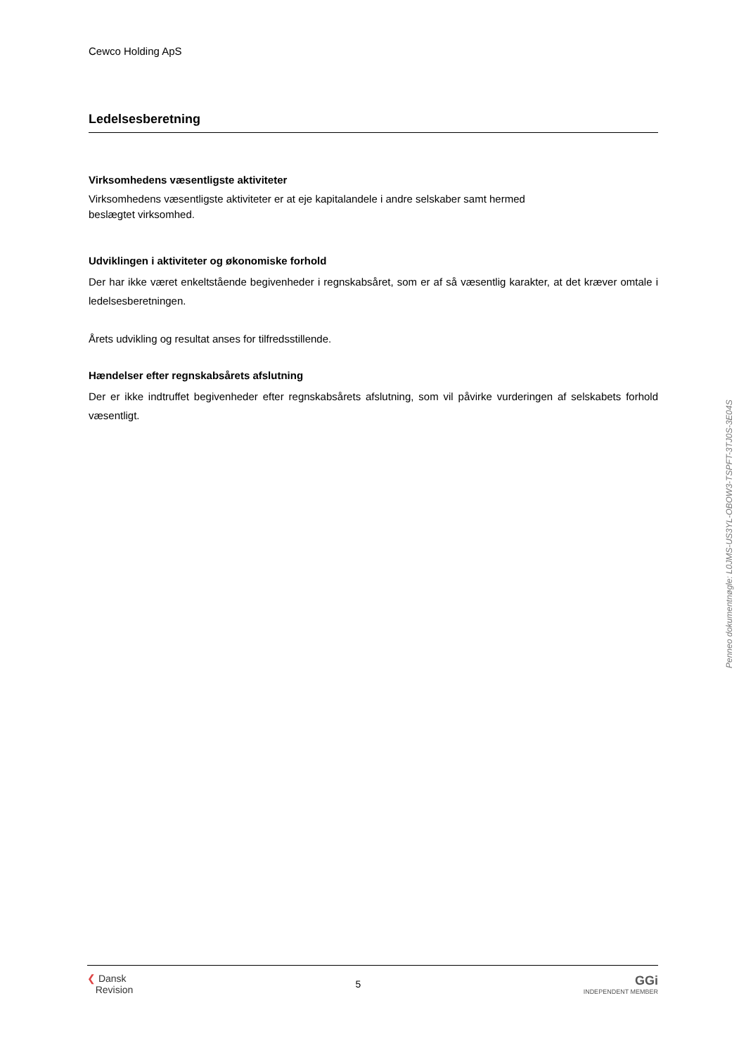Cewco Holding ApS
Ledelsesberetning
Virksomhedens væsentligste aktiviteter
Virksomhedens væsentligste aktiviteter er at eje kapitalandele i andre selskaber samt hermed
beslægtet virksomhed.
Udviklingen i aktiviteter og økonomiske forhold
Der har ikke været enkeltstående begivenheder i regnskabsåret, som er af så væsentlig karakter, at det kræver omtale i ledelsesberetningen.
Årets udvikling og resultat anses for tilfredsstillende.
Hændelser efter regnskabsårets afslutning
Der er ikke indtruffet begivenheder efter regnskabsårets afslutning, som vil påvirke vurderingen af selskabets forhold væsentligt.
Penneo dokumentnøgle: L0JMS-US3YL-OBOW3-TSPFT-3TJ0S-3E04S
❮ Dansk
Revision
5
GGi
INDEPENDENT MEMBER